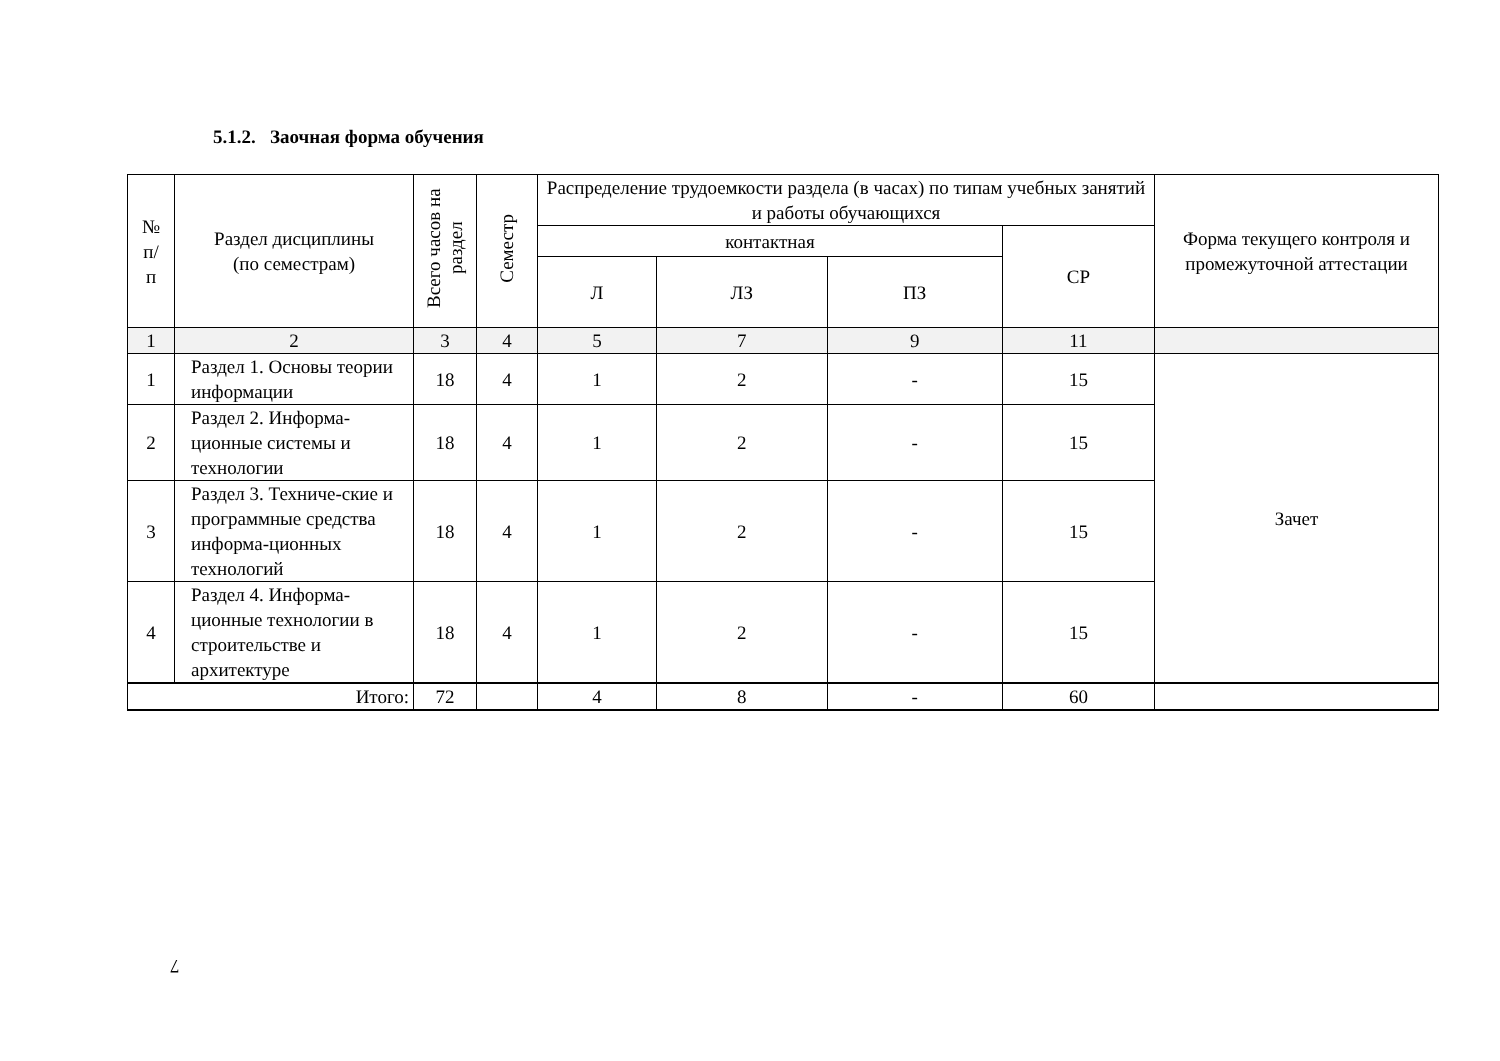5.1.2. Заочная форма обучения
| № п/ п | Раздел дисциплины (по семестрам) | Всего часов на раздел | Семестр | Распределение трудоемкости раздела (в часах) по типам учебных занятий и работы обучающихся | | | | Форма текущего контроля и промежуточной аттестации |
| --- | --- | --- | --- | --- | --- | --- | --- | --- |
| | | | | контактная | | | СР | |
| | | | | Л | ЛЗ | ПЗ | | |
| 1 | 2 | 3 | 4 | 5 | 7 | 9 | 11 | |
| 1 | Раздел 1. Основы теории информации | 18 | 4 | 1 | 2 | - | 15 | Зачет |
| 2 | Раздел 2. Информа-ционные системы и технологии | 18 | 4 | 1 | 2 | - | 15 | |
| 3 | Раздел 3. Техниче-ские и программные средства информа-ционных технологий | 18 | 4 | 1 | 2 | - | 15 | |
| 4 | Раздел 4. Информа-ционные технологии в строительстве и архитектуре | 18 | 4 | 1 | 2 | - | 15 | |
| Итого: | | 72 | | 4 | 8 | - | 60 | |
7